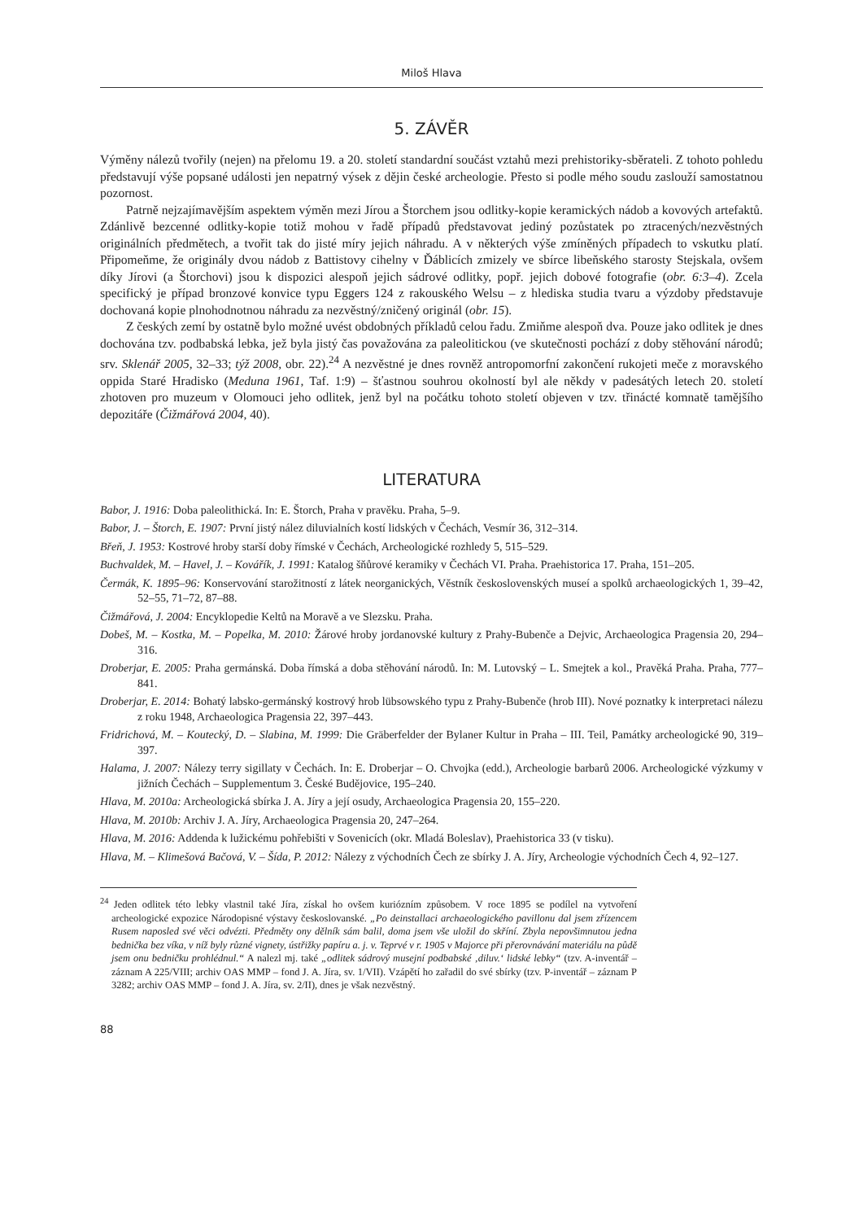Miloš Hlava
5. ZÁVĚR
Výměny nálezů tvořily (nejen) na přelomu 19. a 20. století standardní součást vztahů mezi prehistoriky-­sběrateli. Z tohoto pohledu představují výše popsané události jen nepatrný výsek z dějin české archeologie. Přesto si podle mého soudu zaslouží samostatnou pozornost.
Patrně nejzajímavějším aspektem výměn mezi Jírou a Štorchem jsou odlitky-kopie keramických nádob a kovových artefaktů. Zdánlivě bezcenné odlitky-kopie totiž mohou v řadě případů představovat jediný pozůstatek po ztracených/nezvěstných originálních předmětech, a tvořit tak do jisté míry jejich náhradu. A v některých výše zmíněných případech to vskutku platí. Připomeňme, že originály dvou nádob z Battistovy cihelny v Ďáblicích zmizely ve sbírce libeňského starosty Stejskala, ovšem díky Jírovi (a Štorchovi) jsou k dispozici alespoň jejich sádrové odlitky, popř. jejich dobové fotografie (obr. 6:3–4). Zcela specifický je případ bronzové konvice typu Eggers 124 z rakouského Welsu – z hlediska studia tvaru a výzdoby představuje dochovaná kopie plnohodnotnou náhradu za nezvěstný/zničený originál (obr. 15).
Z českých zemí by ostatně bylo možné uvést obdobných příkladů celou řadu. Zmiňme alespoň dva. Pouze jako odlitek je dnes dochována tzv. podbabská lebka, jež byla jistý čas považována za paleolitickou (ve skutečnosti pochází z doby stěhování národů; srv. Sklenář 2005, 32–33; týž 2008, obr. 22).<sup>24</sup> A nezvěstné je dnes rovněž antropomorfní zakončení rukojeti meče z moravského oppida Staré Hradisko (Meduna 1961, Taf. 1:9) – šťastnou souhrou okolností byl ale někdy v padesátých letech 20. století zhotoven pro muzeum v Olomouci jeho odlitek, jenž byl na počátku tohoto století objeven v tzv. třinácté komnatě tamějšího depozitáře (Čižmářová 2004, 40).
LITERATURA
Babor, J. 1916: Doba paleolithická. In: E. Štorch, Praha v pravěku. Praha, 5–9.
Babor, J. – Štorch, E. 1907: První jistý nález diluvialních kostí lidských v Čechách, Vesmír 36, 312–314.
Břeň, J. 1953: Kostrové hroby starší doby římské v Čechách, Archeologické rozhledy 5, 515–529.
Buchvaldek, M. – Havel, J. – Kovářík, J. 1991: Katalog šňůrové keramiky v Čechách VI. Praha. Praehistorica 17. Praha, 151–205.
Čermák, K. 1895–96: Konservování starožitností z látek neorganických, Věstník československých museí a spolků archaeologických 1, 39–42, 52–55, 71–72, 87–88.
Čižmářová, J. 2004: Encyklopedie Keltů na Moravě a ve Slezsku. Praha.
Dobeš, M. – Kostka, M. – Popelka, M. 2010: Žárové hroby jordanovské kultury z Prahy-Bubenče a Dejvic, Archaeologica Pragensia 20, 294–316.
Droberjar, E. 2005: Praha germánská. Doba římská a doba stěhování národů. In: M. Lutovský – L. Smejtek a kol., Pravěká Praha. Praha, 777–841.
Droberjar, E. 2014: Bohatý labsko-germánský kostrový hrob lübsowského typu z Prahy-Bubenče (hrob III). Nové poznatky k interpretaci nálezu z roku 1948, Archaeologica Pragensia 22, 397–443.
Fridrichová, M. – Koutecký, D. – Slabina, M. 1999: Die Gräberfelder der Bylaner Kultur in Praha – III. Teil, Památky archeologické 90, 319–397.
Halama, J. 2007: Nálezy terry sigillaty v Čechách. In: E. Droberjar – O. Chvojka (edd.), Archeologie barbarů 2006. Archeologické výzkumy v jižních Čechách – Supplementum 3. České Budějovice, 195–240.
Hlava, M. 2010a: Archeologická sbírka J. A. Jíry a její osudy, Archaeologica Pragensia 20, 155–220.
Hlava, M. 2010b: Archiv J. A. Jíry, Archaeologica Pragensia 20, 247–264.
Hlava, M. 2016: Addenda k lužickému pohřebišti v Sovenicích (okr. Mladá Boleslav), Praehistorica 33 (v tisku).
Hlava, M. – Klimešová Bačová, V. – Šída, P. 2012: Nálezy z východních Čech ze sbírky J. A. Jíry, Archeologie východních Čech 4, 92–127.
<sup>24</sup> Jeden odlitek této lebky vlastnil také Jíra, získal ho ovšem kuriózním způsobem. V roce 1895 se podílel na vytvoření archeologické expozice Národopisné výstavy českoslovanské. „Po deinstallaci archaeologického pavillonu dal jsem zřízencem Rusem naposled své věci odvézti. Předměty ony dělník sám balil, doma jsem vše uložil do skříní. Zbyla nepovšimnutou jedna bednička bez víka, v níž byly různé vignety, ústřižky papíru a. j. v. Teprvé v r. 1905 v Majorce při přerovnávání materiálu na půdě jsem onu bedničku prohlédnul.“ A nalezl mj. také „odlitek sádrový musejní podbabské ‚diluv.‘ lidské lebky“ (tzv. A-inventář – záznam A 225/VIII; archiv OAS MMP – fond J. A. Jíra, sv. 1/VII). Vzápětí ho zařadil do své sbírky (tzv. P-inventář – záznam P 3282; archiv OAS MMP – fond J. A. Jíra, sv. 2/II), dnes je však nezvěstný.
88